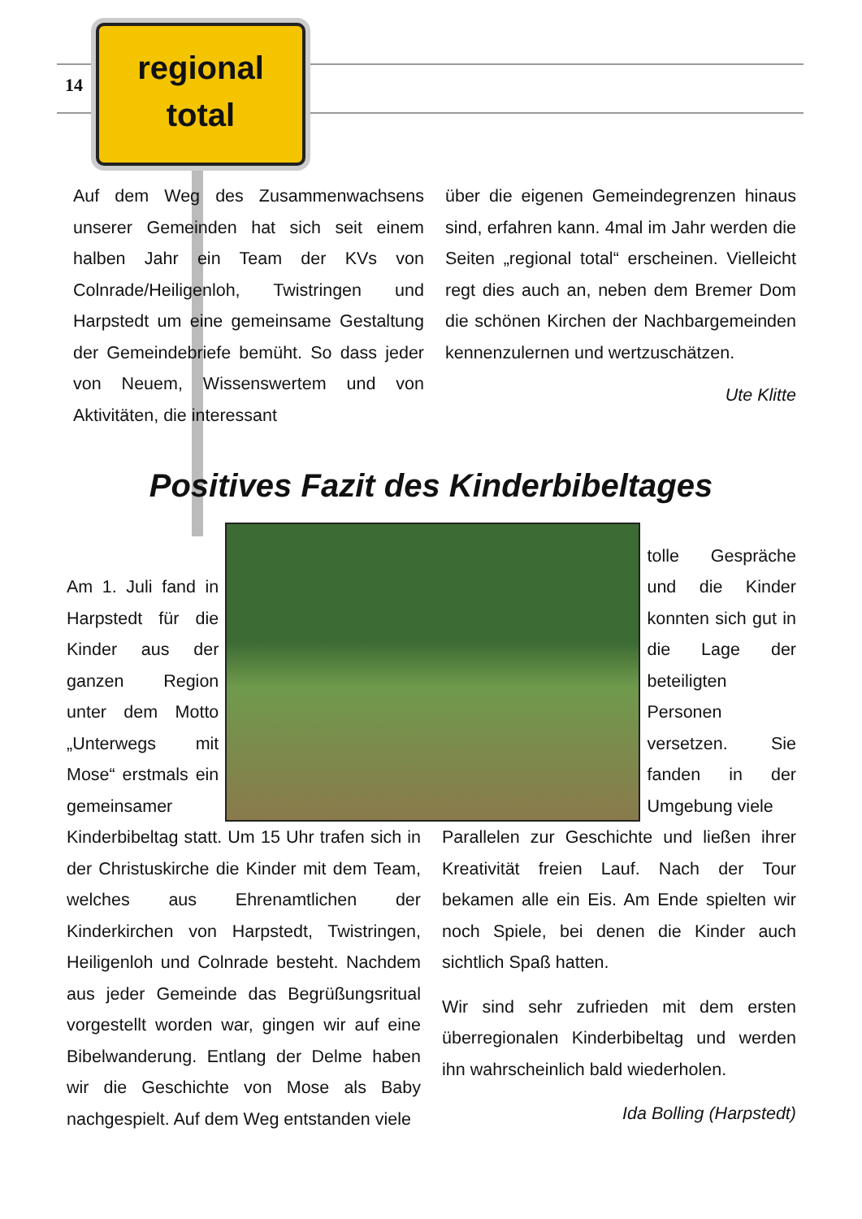14
regional
total
Auf dem Weg des Zusammenwachsens unserer Gemeinden hat sich seit einem halben Jahr ein Team der KVs von Colnrade/Heiligenloh, Twistringen und Harpstedt um eine gemeinsame Gestaltung der Gemeindebriefe bemüht. So dass jeder von Neuem, Wissenswertem und von Aktivitäten, die interessant
über die eigenen Gemeindegrenzen hinaus sind, erfahren kann. 4mal im Jahr werden die Seiten „regional total“ erscheinen. Vielleicht regt dies auch an, neben dem Bremer Dom die schönen Kirchen der Nachbargemeinden kennenzulernen und wertzuschätzen.
Ute Klitte
Positives Fazit des Kinderbibeltages
Am 1. Juli fand in Harpstedt für die Kinder aus der ganzen Region unter dem Motto „Unterwegs mit Mose“ erstmals ein gemeinsamer
tolle Gespräche und die Kinder konnten sich gut in die Lage der beteiligten Personen versetzen. Sie fanden in der Umgebung viele
Kinderbibeltag statt. Um 15 Uhr trafen sich in der Christuskirche die Kinder mit dem Team, welches aus Ehrenamtlichen der Kinderkirchen von Harpstedt, Twistringen, Heiligenloh und Colnrade besteht. Nachdem aus jeder Gemeinde das Begrüßungsritual vorgestellt worden war, gingen wir auf eine Bibelwanderung. Entlang der Delme haben wir die Geschichte von Mose als Baby nachgespielt. Auf dem Weg entstanden viele
Parallelen zur Geschichte und ließen ihrer Kreativität freien Lauf. Nach der Tour bekamen alle ein Eis. Am Ende spielten wir noch Spiele, bei denen die Kinder auch sichtlich Spaß hatten.
Wir sind sehr zufrieden mit dem ersten überregionalen Kinderbibeltag und werden ihn wahrscheinlich bald wiederholen.
Ida Bolling (Harpstedt)